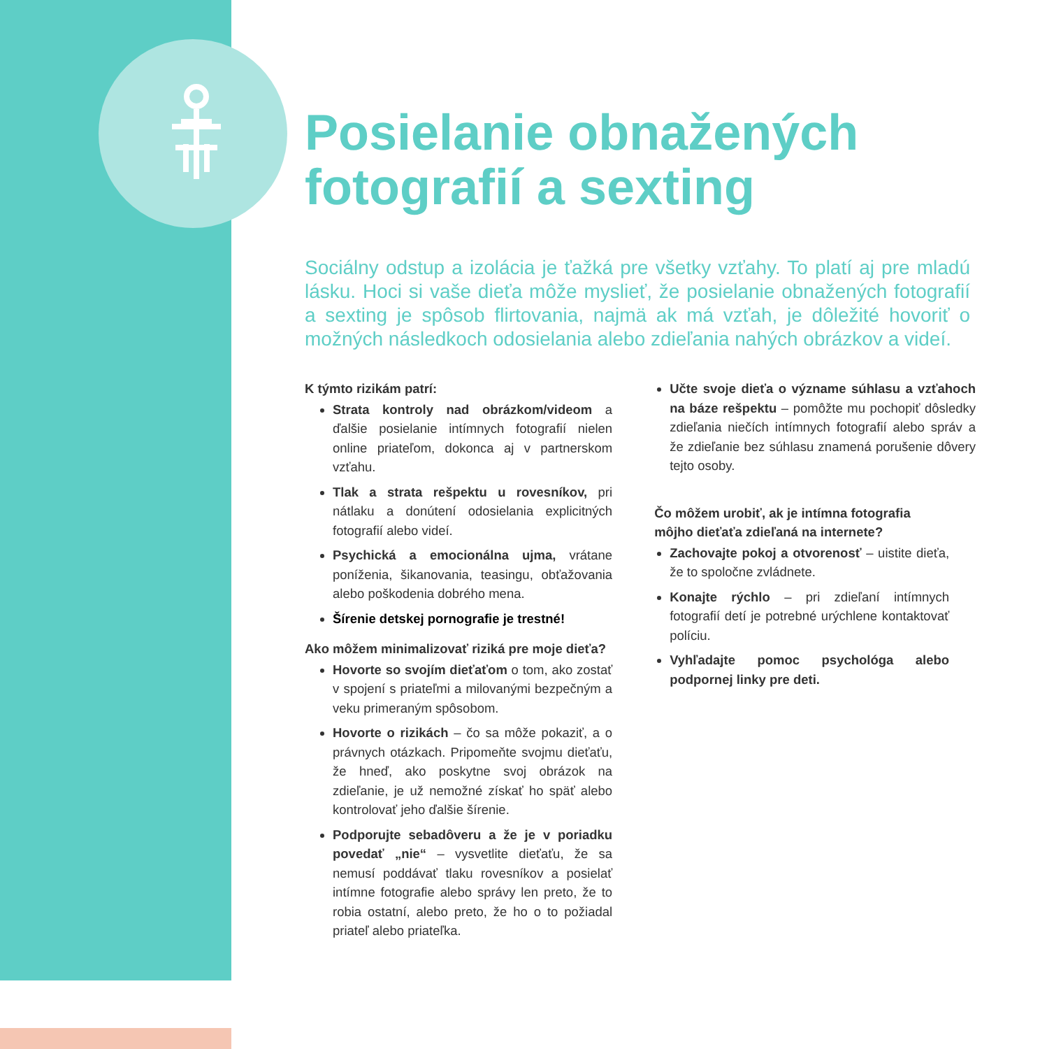Posielanie obnažených fotografií a sexting
Sociálny odstup a izolácia je ťažká pre všetky vzťahy. To platí aj pre mladú lásku. Hoci si vaše dieťa môže myslieť, že posielanie obnažených fotografií a sexting je spôsob flirtovania, najmä ak má vzťah, je dôležité hovoriť o možných následkoch odosielania alebo zdieľania nahých obrázkov a videí.
K týmto rizikám patrí:
Strata kontroly nad obrázkom/videom a ďalšie posielanie intímnych fotografií nielen online priateľom, dokonca aj v partnerskom vzťahu.
Tlak a strata rešpektu u rovesníkov, pri nátlaku a donútení odosielania explicitných fotografií alebo videí.
Psychická a emocionálna ujma, vrátane poníženia, šikanovania, teasingu, obťažovania alebo poškodenia dobrého mena.
Šírenie detskej pornografie je trestné!
Ako môžem minimalizovať riziká pre moje dieťa?
Hovorte so svojím dieťaťom o tom, ako zostať v spojení s priateľmi a milovanými bezpečným a veku primeraným spôsobom.
Hovorte o rizikách – čo sa môže pokaziť, a o právnych otázkach. Pripomeňte svojmu dieťaťu, že hneď, ako poskytne svoj obrázok na zdieľanie, je už nemožné získať ho späť alebo kontrolovať jeho ďalšie šírenie.
Podporujte sebadôveru a že je v poriadku povedať „nie“ – vysvetlite dieťaťu, že sa nemusí poddávať tlaku rovesníkov a posielať intímne fotografie alebo správy len preto, že to robia ostatní, alebo preto, že ho o to požiadal priateľ alebo priateľka.
Učte svoje dieťa o význame súhlasu a vzťahoch na báze rešpektu – pomôžte mu pochopiť dôsledky zdieľania niečích intímnych fotografií alebo správ a že zdieľanie bez súhlasu znamená porušenie dôvery tejto osoby.
Čo môžem urobiť, ak je intímna fotografia môjho dieťaťa zdieľaná na internete?
Zachovajte pokoj a otvorenosť – uistite dieťa, že to spoločne zvládnete.
Konajte rýchlo – pri zdieľaní intímnych fotografií detí je potrebné urýchlene kontaktovať políciu.
Vyhľadajte pomoc psychológa alebo podpornej linky pre deti.